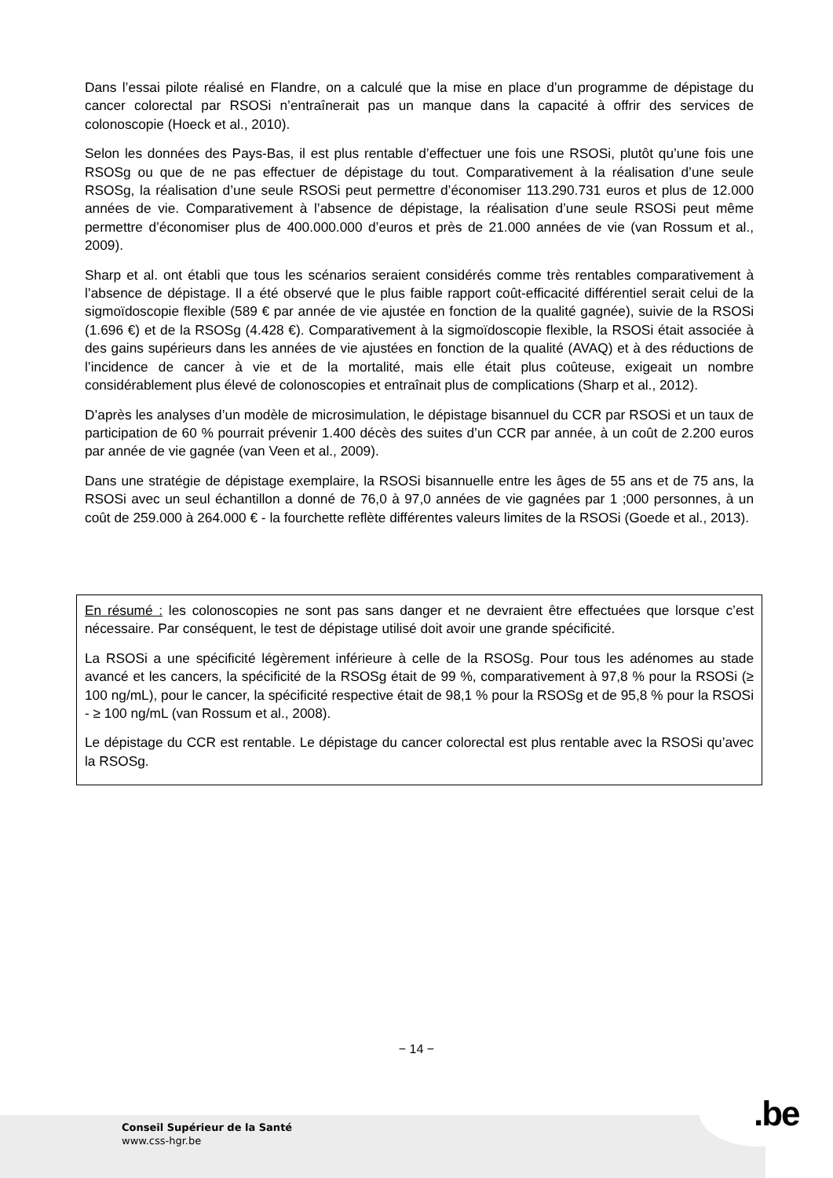Dans l’essai pilote réalisé en Flandre, on a calculé que la mise en place d’un programme de dépistage du cancer colorectal par RSOSi n’entraînerait pas un manque dans la capacité à offrir des services de colonoscopie (Hoeck et al., 2010).
Selon les données des Pays-Bas, il est plus rentable d’effectuer une fois une RSOSi, plutôt qu’une fois une RSOSg ou que de ne pas effectuer de dépistage du tout. Comparativement à la réalisation d’une seule RSOSg, la réalisation d’une seule RSOSi peut permettre d’économiser 113.290.731 euros et plus de 12.000 années de vie. Comparativement à l’absence de dépistage, la réalisation d’une seule RSOSi peut même permettre d’économiser plus de 400.000.000 d’euros et près de 21.000 années de vie (van Rossum et al., 2009).
Sharp et al. ont établi que tous les scénarios seraient considérés comme très rentables comparativement à l’absence de dépistage. Il a été observé que le plus faible rapport coût-efficacité différentiel serait celui de la sigmoïdoscopie flexible (589 € par année de vie ajustée en fonction de la qualité gagnée), suivie de la RSOSi (1.696 €) et de la RSOSg (4.428 €). Comparativement à la sigmoïdoscopie flexible, la RSOSi était associée à des gains supérieurs dans les années de vie ajustées en fonction de la qualité (AVAQ) et à des réductions de l’incidence de cancer à vie et de la mortalité, mais elle était plus coûteuse, exigeait un nombre considérablement plus élevé de colonoscopies et entraînait plus de complications (Sharp et al., 2012).
D’après les analyses d’un modèle de microsimulation, le dépistage bisannuel du CCR par RSOSi et un taux de participation de 60 % pourrait prévenir 1.400 décès des suites d’un CCR par année, à un coût de 2.200 euros par année de vie gagnée (van Veen et al., 2009).
Dans une stratégie de dépistage exemplaire, la RSOSi bisannuelle entre les âges de 55 ans et de 75 ans, la RSOSi avec un seul échantillon a donné de 76,0 à 97,0 années de vie gagnées par 1 ;000 personnes, à un coût de 259.000 à 264.000 € - la fourchette reflète différentes valeurs limites de la RSOSi (Goede et al., 2013).
En résumé : les colonoscopies ne sont pas sans danger et ne devraient être effectuées que lorsque c’est nécessaire. Par conséquent, le test de dépistage utilisé doit avoir une grande spécificité.
La RSOSi a une spécificité légèrement inférieure à celle de la RSOSg. Pour tous les adénomes au stade avancé et les cancers, la spécificité de la RSOSg était de 99 %, comparativement à 97,8 % pour la RSOSi (≥ 100 ng/mL), pour le cancer, la spécificité respective était de 98,1 % pour la RSOSg et de 95,8 % pour la RSOSi - ≥ 100 ng/mL (van Rossum et al., 2008).
Le dépistage du CCR est rentable. Le dépistage du cancer colorectal est plus rentable avec la RSOSi qu’avec la RSOSg.
− 14 −
.be
Conseil Supérieur de la Santé
www.css-hgr.be